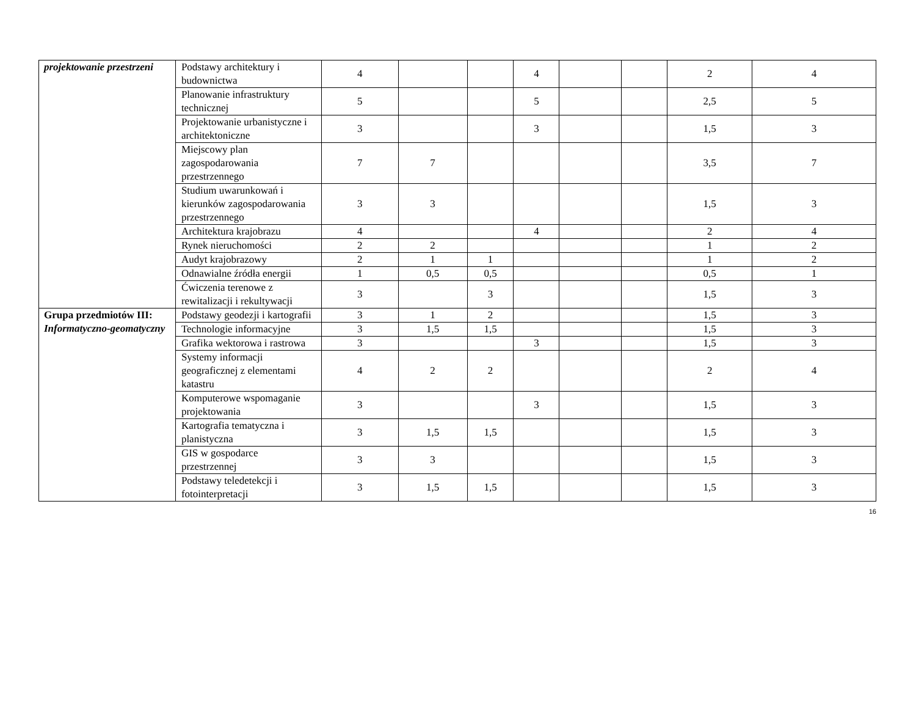| projektowanie przestrzeni | Podstawy architektury i budownictwa | 4 | | | 4 | | | 2 | 4 |
| | Planowanie infrastruktury technicznej | 5 | | | 5 | | | 2,5 | 5 |
| | Projektowanie urbanistyczne i architektoniczne | 3 | | | 3 | | | 1,5 | 3 |
| | Miejscowy plan zagospodarowania przestrzennego | 7 | 7 | | | | | 3,5 | 7 |
| | Studium uwarunkowań i kierunków zagospodarowania przestrzennego | 3 | 3 | | | | | 1,5 | 3 |
| | Architektura krajobrazu | 4 | | | 4 | | | 2 | 4 |
| | Rynek nieruchomości | 2 | 2 | | | | | 1 | 2 |
| | Audyt krajobrazowy | 2 | 1 | 1 | | | | 1 | 2 |
| | Odnawialne źródła energii | 1 | 0,5 | 0,5 | | | | 0,5 | 1 |
| | Ćwiczenia terenowe z rewitalizacji i rekultywacji | 3 | | 3 | | | | 1,5 | 3 |
| Grupa przedmiotów III: Informatyczno-geomatyczny | Podstawy geodezji i kartografii | 3 | 1 | 2 | | | | 1,5 | 3 |
| | Technologie informacyjne | 3 | 1,5 | 1,5 | | | | 1,5 | 3 |
| | Grafika wektorowa i rastrowa | 3 | | | 3 | | | 1,5 | 3 |
| | Systemy informacji geograficznej z elementami katastru | 4 | 2 | 2 | | | | 2 | 4 |
| | Komputerowe wspomaganie projektowania | 3 | | | 3 | | | 1,5 | 3 |
| | Kartografia tematyczna i planistyczna | 3 | 1,5 | 1,5 | | | | 1,5 | 3 |
| | GIS w gospodarce przestrzennej | 3 | 3 | | | | | 1,5 | 3 |
| | Podstawy teledetekcji i fotointerpretacji | 3 | 1,5 | 1,5 | | | | 1,5 | 3 |
16